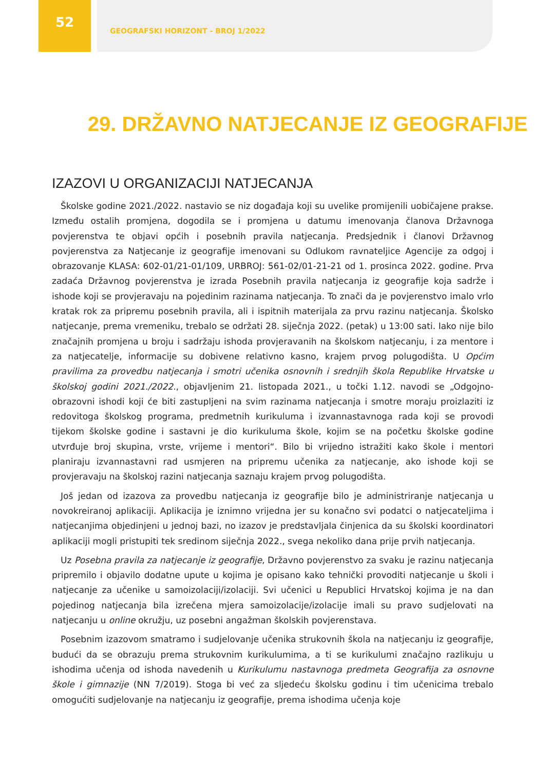52
GEOGRAFSKI HORIZONT - BROJ 1/2022
29. DRŽAVNO NATJECANJE IZ GEOGRAFIJE
IZAZOVI U ORGANIZACIJI NATJECANJA
Školske godine 2021./2022. nastavio se niz događaja koji su uvelike promijenili uobičajene prakse. Između ostalih promjena, dogodila se i promjena u datumu imenovanja članova Državnoga povjerenstva te objavi općih i posebnih pravila natjecanja. Predsjednik i članovi Državnog povjerenstva za Natjecanje iz geografije imenovani su Odlukom ravnateljice Agencije za odgoj i obrazovanje KLASA: 602-01/21-01/109, URBROJ: 561-02/01-21-21 od 1. prosinca 2022. godine. Prva zadaća Državnog povjerenstva je izrada Posebnih pravila natjecanja iz geografije koja sadrže i ishode koji se provjeravaju na pojedinim razinama natjecanja. To znači da je povjerenstvo imalo vrlo kratak rok za pripremu posebnih pravila, ali i ispitnih materijala za prvu razinu natjecanja. Školsko natjecanje, prema vremeniku, trebalo se održati 28. siječnja 2022. (petak) u 13:00 sati. Iako nije bilo značajnih promjena u broju i sadržaju ishoda provjeravanih na školskom natjecanju, i za mentore i za natjecatelje, informacije su dobivene relativno kasno, krajem prvog polugodišta. U Općim pravilima za provedbu natjecanja i smotri učenika osnovnih i srednjih škola Republike Hrvatske u školskoj godini 2021./2022., objavljenim 21. listopada 2021., u točki 1.12. navodi se „Odgojno-obrazovni ishodi koji će biti zastupljeni na svim razinama natjecanja i smotre moraju proizlaziti iz redovitoga školskog programa, predmetnih kurikuluma i izvannastavnoga rada koji se provodi tijekom školske godine i sastavni je dio kurikuluma škole, kojim se na početku školske godine utvrđuje broj skupina, vrste, vrijeme i mentori“. Bilo bi vrijedno istražiti kako škole i mentori planiraju izvannastavni rad usmjeren na pripremu učenika za natjecanje, ako ishode koji se provjeravaju na školskoj razini natjecanja saznaju krajem prvog polugodišta.
Još jedan od izazova za provedbu natjecanja iz geografije bilo je administriranje natjecanja u novokreiranoj aplikaciji. Aplikacija je iznimno vrijedna jer su konačno svi podatci o natjecateljima i natjecanjima objedinjeni u jednoj bazi, no izazov je predstavljala činjenica da su školski koordinatori aplikaciji mogli pristupiti tek sredinom siječnja 2022., svega nekoliko dana prije prvih natjecanja.
Uz Posebna pravila za natjecanje iz geografije, Državno povjerenstvo za svaku je razinu natjecanja pripremilo i objavilo dodatne upute u kojima je opisano kako tehnički provoditi natjecanje u školi i natjecanje za učenike u samoizolaciji/izolaciji. Svi učenici u Republici Hrvatskoj kojima je na dan pojedinog natjecanja bila izrečena mjera samoizolacije/izolacije imali su pravo sudjelovati na natjecanju u online okružju, uz posebni angažman školskih povjerenstava.
Posebnim izazovom smatramo i sudjelovanje učenika strukovnih škola na natjecanju iz geografije, budući da se obrazuju prema strukovnim kurikulumima, a ti se kurikulumi značajno razlikuju u ishodima učenja od ishoda navedenih u Kurikulumu nastavnoga predmeta Geografija za osnovne škole i gimnazije (NN 7/2019). Stoga bi već za sljedeću školsku godinu i tim učenicima trebalo omogućiti sudjelovanje na natjecanju iz geografije, prema ishodima učenja koje